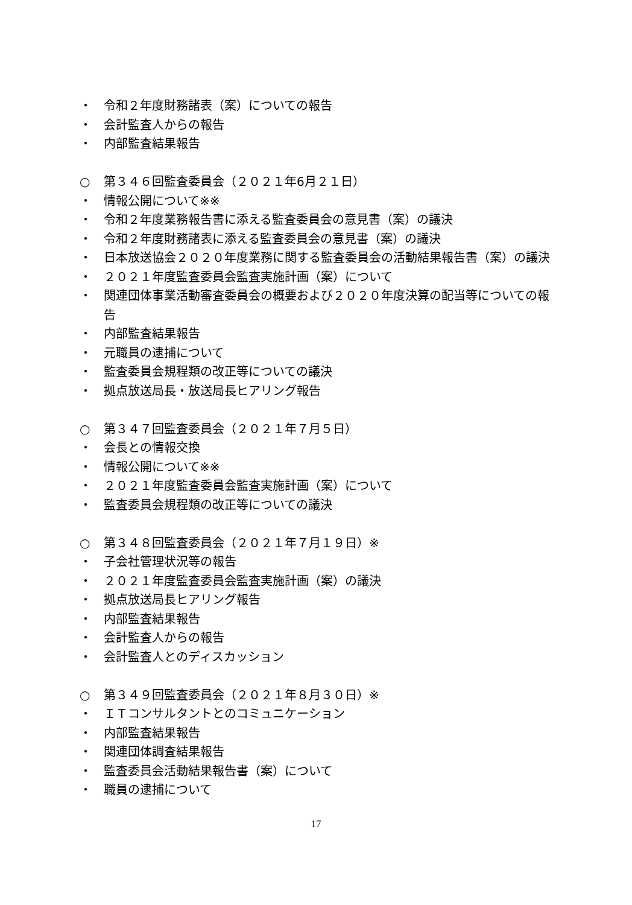・ 令和２年度財務諸表（案）についての報告
・ 会計監査人からの報告
・ 内部監査結果報告
○ 第３４６回監査委員会（２０２１年6月２１日）
・ 情報公開について※※
・ 令和２年度業務報告書に添える監査委員会の意見書（案）の議決
・ 令和２年度財務諸表に添える監査委員会の意見書（案）の議決
・ 日本放送協会２０２０年度業務に関する監査委員会の活動結果報告書（案）の議決
・ ２０２１年度監査委員会監査実施計画（案）について
・ 関連団体事業活動審査委員会の概要および２０２０年度決算の配当等についての報告
・ 内部監査結果報告
・ 元職員の逮捕について
・ 監査委員会規程類の改正等についての議決
・ 拠点放送局長・放送局長ヒアリング報告
○ 第３４７回監査委員会（２０２１年７月５日）
・ 会長との情報交換
・ 情報公開について※※
・ ２０２１年度監査委員会監査実施計画（案）について
・ 監査委員会規程類の改正等についての議決
○ 第３４８回監査委員会（２０２１年７月１９日）※
・ 子会社管理状況等の報告
・ ２０２１年度監査委員会監査実施計画（案）の議決
・ 拠点放送局長ヒアリング報告
・ 内部監査結果報告
・ 会計監査人からの報告
・ 会計監査人とのディスカッション
○ 第３４９回監査委員会（２０２１年８月３０日）※
・ ＩＴコンサルタントとのコミュニケーション
・ 内部監査結果報告
・ 関連団体調査結果報告
・ 監査委員会活動結果報告書（案）について
・ 職員の逮捕について
17